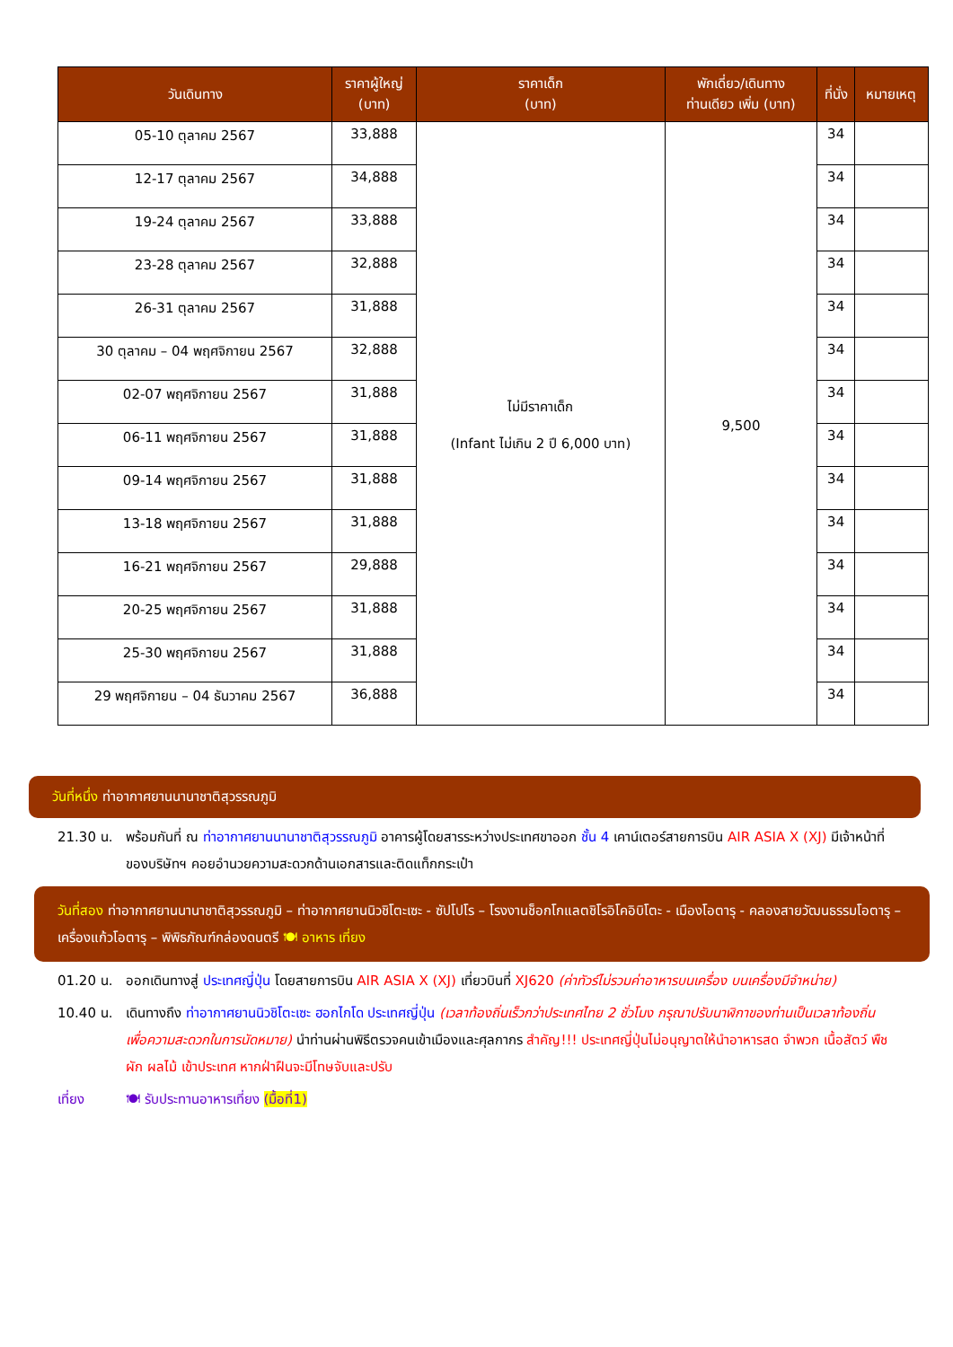| วันเดินทาง | ราคาผู้ใหญ่ (บาท) | ราคาเด็ก (บาท) | พักเดี่ยว/เดินทาง ท่านเดียว เพิ่ม (บาท) | ที่นั่ง | หมายเหตุ |
| --- | --- | --- | --- | --- | --- |
| 05-10 ตุลาคม 2567 | 33,888 | ไม่มีราคาเด็ก (Infant ไม่เกิน 2 ปี 6,000 บาท) | 9,500 | 34 | |
| 12-17 ตุลาคม 2567 | 34,888 | | | 34 | |
| 19-24 ตุลาคม 2567 | 33,888 | | | 34 | |
| 23-28 ตุลาคม 2567 | 32,888 | | | 34 | |
| 26-31 ตุลาคม 2567 | 31,888 | | | 34 | |
| 30 ตุลาคม – 04 พฤศจิกายน 2567 | 32,888 | | | 34 | |
| 02-07 พฤศจิกายน 2567 | 31,888 | | | 34 | |
| 06-11 พฤศจิกายน 2567 | 31,888 | | | 34 | |
| 09-14 พฤศจิกายน 2567 | 31,888 | | | 34 | |
| 13-18 พฤศจิกายน 2567 | 31,888 | | | 34 | |
| 16-21 พฤศจิกายน 2567 | 29,888 | | | 34 | |
| 20-25 พฤศจิกายน 2567 | 31,888 | | | 34 | |
| 25-30 พฤศจิกายน 2567 | 31,888 | | | 34 | |
| 29 พฤศจิกายน – 04 ธันวาคม 2567 | 36,888 | | | 34 | |
วันที่หนึ่ง ท่าอากาศยานนานาชาติสุวรรณภูมิ
21.30 น. พร้อมกันที่ ณ ท่าอากาศยานนานาชาติสุวรรณภูมิ อาคารผู้โดยสารระหว่างประเทศขาออก ชั้น 4 เคาน์เตอร์สายการบิน AIR ASIA X (XJ) มีเจ้าหน้าที่ของบริษัทฯ คอยอำนวยความสะดวกด้านเอกสารและติดแท็กกระเป๋า
วันที่สอง ท่าอากาศยานนานาชาติสุวรรณภูมิ – ท่าอากาศยานนิวชิโตะเซะ - ซัปโปโร – โรงงานช็อกโกแลตชิโรอิโคอิบิโตะ - เมืองโอตารุ - คลองสายวัฒนธรรมโอตารุ – เครื่องแก้วโอตารุ – พิพิธภัณฑ์กล่องดนตรี 🍽 อาหาร เที่ยง
01.20 น. ออกเดินทางสู่ ประเทศญี่ปุ่น โดยสายการบิน AIR ASIA X (XJ) เที่ยวบินที่ XJ620 (ค่าทัวร์ไม่รวมค่าอาหารบนเครื่อง บนเครื่องมีจำหน่าย)
10.40 น. เดินทางถึง ท่าอากาศยานนิวชิโตะเซะ ฮอกไกโด ประเทศญี่ปุ่น (เวลาท้องถิ่นเร็วกว่าประเทศไทย 2 ชั่วโมง กรุณาปรับนาฬิกาของท่านเป็นเวลาท้องถิ่น เพื่อความสะดวกในการนัดหมาย) นำท่านผ่านพิธีตรวจคนเข้าเมืองและศุลกากร สำคัญ!!! ประเทศญี่ปุ่นไม่อนุญาตให้นำอาหารสด จำพวก เนื้อสัตว์ พืช ผัก ผลไม้ เข้าประเทศ หากฝ่าฝืนจะมีโทษจับและปรับ
เที่ยง 🍽 รับประทานอาหารเที่ยง (มื้อที่1)